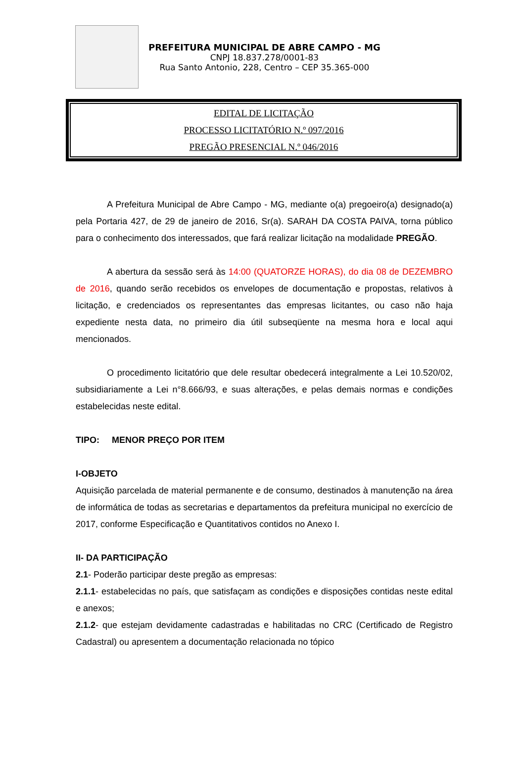PREFEITURA MUNICIPAL DE ABRE CAMPO - MG
CNPJ 18.837.278/0001-83
Rua Santo Antonio, 228, Centro – CEP 35.365-000
EDITAL DE LICITAÇÃO
PROCESSO LICITATÓRIO N.º 097/2016
PREGÃO PRESENCIAL N.º 046/2016
A Prefeitura Municipal de Abre Campo - MG, mediante o(a) pregoeiro(a) designado(a) pela Portaria 427, de 29 de janeiro de 2016, Sr(a). SARAH DA COSTA PAIVA, torna público para o conhecimento dos interessados, que fará realizar licitação na modalidade PREGÃO.
A abertura da sessão será às 14:00 (QUATORZE HORAS), do dia 08 de DEZEMBRO de 2016, quando serão recebidos os envelopes de documentação e propostas, relativos à licitação, e credenciados os representantes das empresas licitantes, ou caso não haja expediente nesta data, no primeiro dia útil subseqüente na mesma hora e local aqui mencionados.
O procedimento licitatório que dele resultar obedecerá integralmente a Lei 10.520/02, subsidiariamente a Lei n°8.666/93, e suas alterações, e pelas demais normas e condições estabelecidas neste edital.
TIPO: MENOR PREÇO POR ITEM
I-OBJETO
Aquisição parcelada de material permanente e de consumo, destinados à manutenção na área de informática de todas as secretarias e departamentos da prefeitura municipal no exercício de 2017, conforme Especificação e Quantitativos contidos no Anexo I.
II- DA PARTICIPAÇÃO
2.1- Poderão participar deste pregão as empresas:
2.1.1- estabelecidas no país, que satisfaçam as condições e disposições contidas neste edital e anexos;
2.1.2- que estejam devidamente cadastradas e habilitadas no CRC (Certificado de Registro Cadastral) ou apresentem a documentação relacionada no tópico